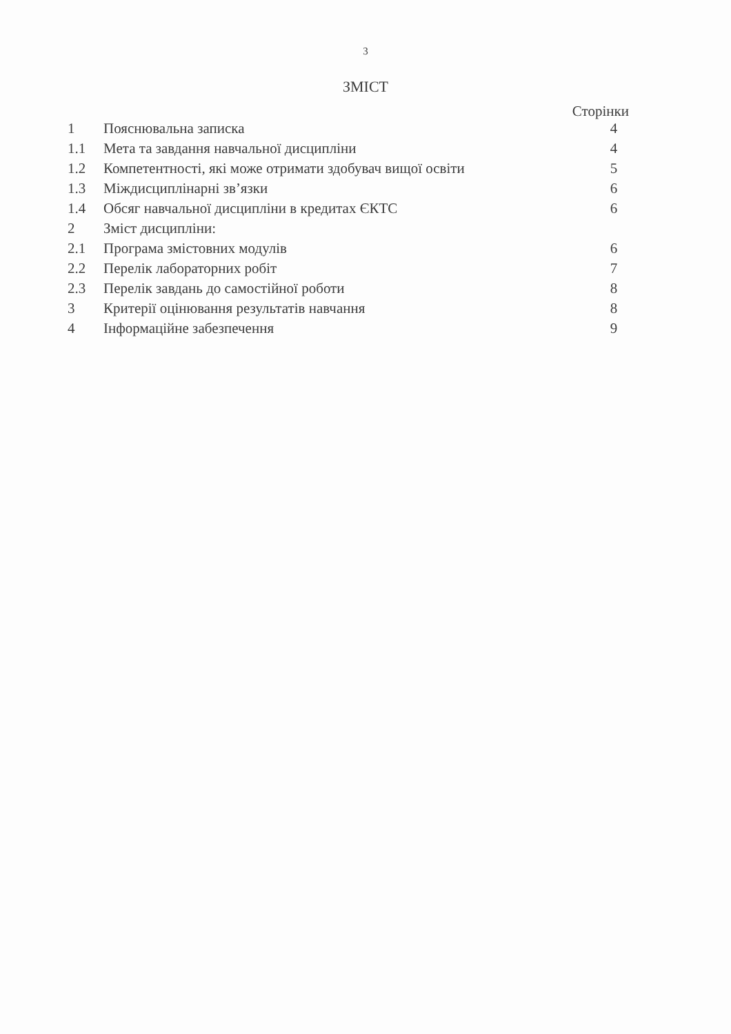3
ЗМІСТ
Сторінки
| 1 | Пояснювальна записка | 4 |
| 1.1 | Мета та завдання навчальної дисципліни | 4 |
| 1.2 | Компетентності, які може отримати здобувач вищої освіти | 5 |
| 1.3 | Міждисциплінарні зв’язки | 6 |
| 1.4 | Обсяг навчальної дисципліни в кредитах ЄКТС | 6 |
| 2 | Зміст дисципліни: | |
| 2.1 | Програма змістовних модулів | 6 |
| 2.2 | Перелік лабораторних робіт | 7 |
| 2.3 | Перелік завдань до самостійної роботи | 8 |
| 3 | Критерії оцінювання результатів навчання | 8 |
| 4 | Інформаційне забезпечення | 9 |